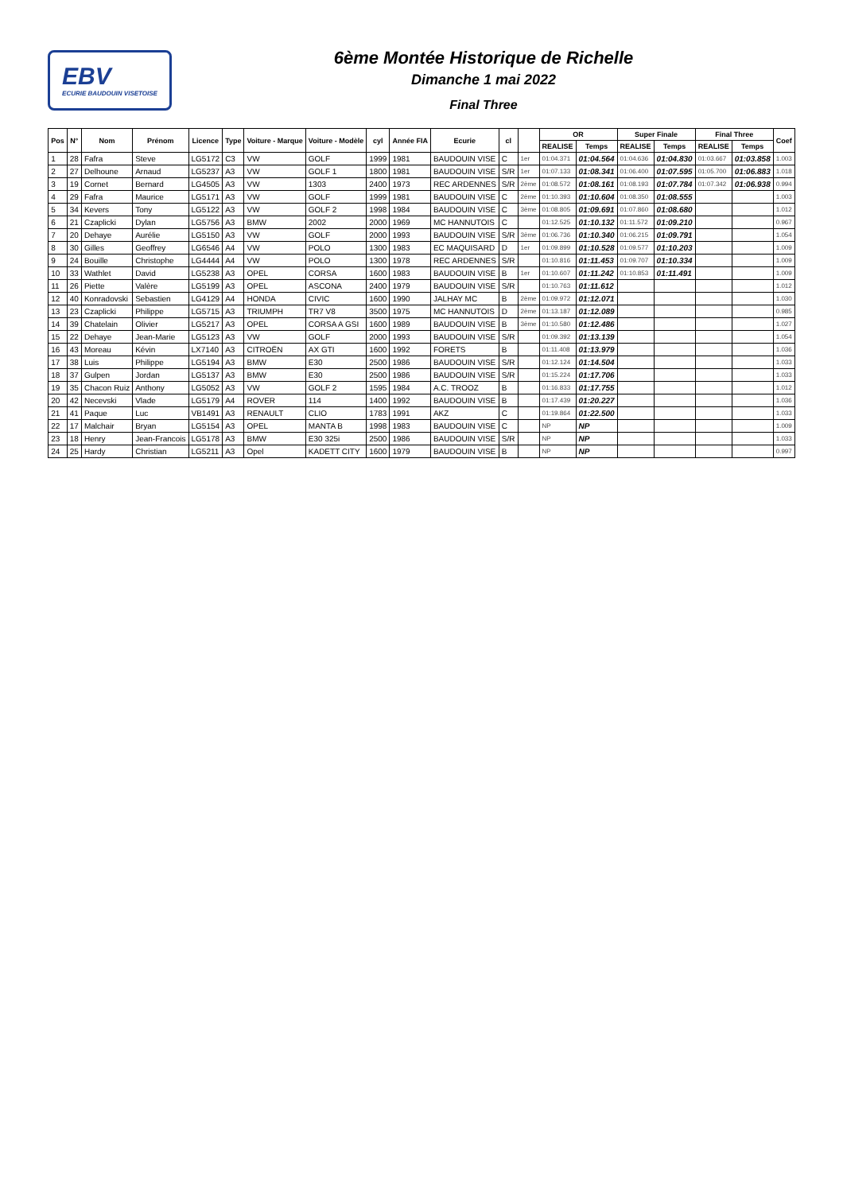EBV
ECURIE BAUDOUIN VISETOISE
6ème Montée Historique de Richelle
Dimanche 1 mai 2022
Final Three
| Pos | N° | Nom | Prénom | Licence | Type | Voiture - Marque | Voiture - Modèle | cyl | Année FIA | Ecurie | cl | | OR | | Super Finale | | Final Three | | Coef |
| --- | --- | --- | --- | --- | --- | --- | --- | --- | --- | --- | --- | --- | --- | --- | --- | --- | --- | --- | --- |
| | | | | | | | | | | | | | REALISE | Temps | REALISE | Temps | REALISE | Temps | |
| 1 | 28 | Fafra | Steve | LG5172 | C3 | VW | GOLF | 1999 | 1981 | BAUDOUIN VISE | C | 1er | 01:04.371 | 01:04.564 | 01:04.636 | 01:04.830 | 01:03.667 | 01:03.858 | 1.003 |
| 2 | 27 | Delhoune | Arnaud | LG5237 | A3 | VW | GOLF 1 | 1800 | 1981 | BAUDOUIN VISE | S/R | 1er | 01:07.133 | 01:08.341 | 01:06.400 | 01:07.595 | 01:05.700 | 01:06.883 | 1.018 |
| 3 | 19 | Cornet | Bernard | LG4505 | A3 | VW | 1303 | 2400 | 1973 | REC ARDENNES | S/R | 2ème | 01:08.572 | 01:08.161 | 01:08.193 | 01:07.784 | 01:07.342 | 01:06.938 | 0.994 |
| 4 | 29 | Fafra | Maurice | LG5171 | A3 | VW | GOLF | 1999 | 1981 | BAUDOUIN VISE | C | 2ème | 01:10.393 | 01:10.604 | 01:08.350 | 01:08.555 | | | 1.003 |
| 5 | 34 | Kevers | Tony | LG5122 | A3 | VW | GOLF 2 | 1998 | 1984 | BAUDOUIN VISE | C | 3ème | 01:08.805 | 01:09.691 | 01:07.860 | 01:08.680 | | | 1.012 |
| 6 | 21 | Czaplicki | Dylan | LG5756 | A3 | BMW | 2002 | 2000 | 1969 | MC HANNUTOIS | C | | 01:12.525 | 01:10.132 | 01:11.572 | 01:09.210 | | | 0.967 |
| 7 | 20 | Dehaye | Aurélie | LG5150 | A3 | VW | GOLF | 2000 | 1993 | BAUDOUIN VISE | S/R | 3ème | 01:06.736 | 01:10.340 | 01:06.215 | 01:09.791 | | | 1.054 |
| 8 | 30 | Gilles | Geoffrey | LG6546 | A4 | VW | POLO | 1300 | 1983 | EC MAQUISARD | D | 1er | 01:09.899 | 01:10.528 | 01:09.577 | 01:10.203 | | | 1.009 |
| 9 | 24 | Bouille | Christophe | LG4444 | A4 | VW | POLO | 1300 | 1978 | REC ARDENNES | S/R | | 01:10.816 | 01:11.453 | 01:09.707 | 01:10.334 | | | 1.009 |
| 10 | 33 | Wathlet | David | LG5238 | A3 | OPEL | CORSA | 1600 | 1983 | BAUDOUIN VISE | B | 1er | 01:10.607 | 01:11.242 | 01:10.853 | 01:11.491 | | | 1.009 |
| 11 | 26 | Piette | Valère | LG5199 | A3 | OPEL | ASCONA | 2400 | 1979 | BAUDOUIN VISE | S/R | | 01:10.763 | 01:11.612 | | | | | 1.012 |
| 12 | 40 | Konradovski | Sebastien | LG4129 | A4 | HONDA | CIVIC | 1600 | 1990 | JALHAY MC | B | 2ème | 01:09.972 | 01:12.071 | | | | | 1.030 |
| 13 | 23 | Czaplicki | Philippe | LG5715 | A3 | TRIUMPH | TR7 V8 | 3500 | 1975 | MC HANNUTOIS | D | 2ème | 01:13.187 | 01:12.089 | | | | | 0.985 |
| 14 | 39 | Chatelain | Olivier | LG5217 | A3 | OPEL | CORSA A GSI | 1600 | 1989 | BAUDOUIN VISE | B | 3ème | 01:10.580 | 01:12.486 | | | | | 1.027 |
| 15 | 22 | Dehaye | Jean-Marie | LG5123 | A3 | VW | GOLF | 2000 | 1993 | BAUDOUIN VISE | S/R | | 01:09.392 | 01:13.139 | | | | | 1.054 |
| 16 | 43 | Moreau | Kévin | LX7140 | A3 | CITROËN | AX GTI | 1600 | 1992 | FORETS | B | | 01:11.408 | 01:13.979 | | | | | 1.036 |
| 17 | 38 | Luis | Philippe | LG5194 | A3 | BMW | E30 | 2500 | 1986 | BAUDOUIN VISE | S/R | | 01:12.124 | 01:14.504 | | | | | 1.033 |
| 18 | 37 | Gulpen | Jordan | LG5137 | A3 | BMW | E30 | 2500 | 1986 | BAUDOUIN VISE | S/R | | 01:15.224 | 01:17.706 | | | | | 1.033 |
| 19 | 35 | Chacon Ruiz | Anthony | LG5052 | A3 | VW | GOLF 2 | 1595 | 1984 | A.C. TROOZ | B | | 01:16.833 | 01:17.755 | | | | | 1.012 |
| 20 | 42 | Necevski | Vlade | LG5179 | A4 | ROVER | 114 | 1400 | 1992 | BAUDOUIN VISE | B | | 01:17.439 | 01:20.227 | | | | | 1.036 |
| 21 | 41 | Paque | Luc | VB1491 | A3 | RENAULT | CLIO | 1783 | 1991 | AKZ | C | | 01:19.864 | 01:22.500 | | | | | 1.033 |
| 22 | 17 | Malchair | Bryan | LG5154 | A3 | OPEL | MANTA B | 1998 | 1983 | BAUDOUIN VISE | C | | NP | NP | | | | | 1.009 |
| 23 | 18 | Henry | Jean-Francois | LG5178 | A3 | BMW | E30 325i | 2500 | 1986 | BAUDOUIN VISE | S/R | | NP | NP | | | | | 1.033 |
| 24 | 25 | Hardy | Christian | LG5211 | A3 | Opel | KADETT CITY | 1600 | 1979 | BAUDOUIN VISE | B | | NP | NP | | | | | 0.997 |